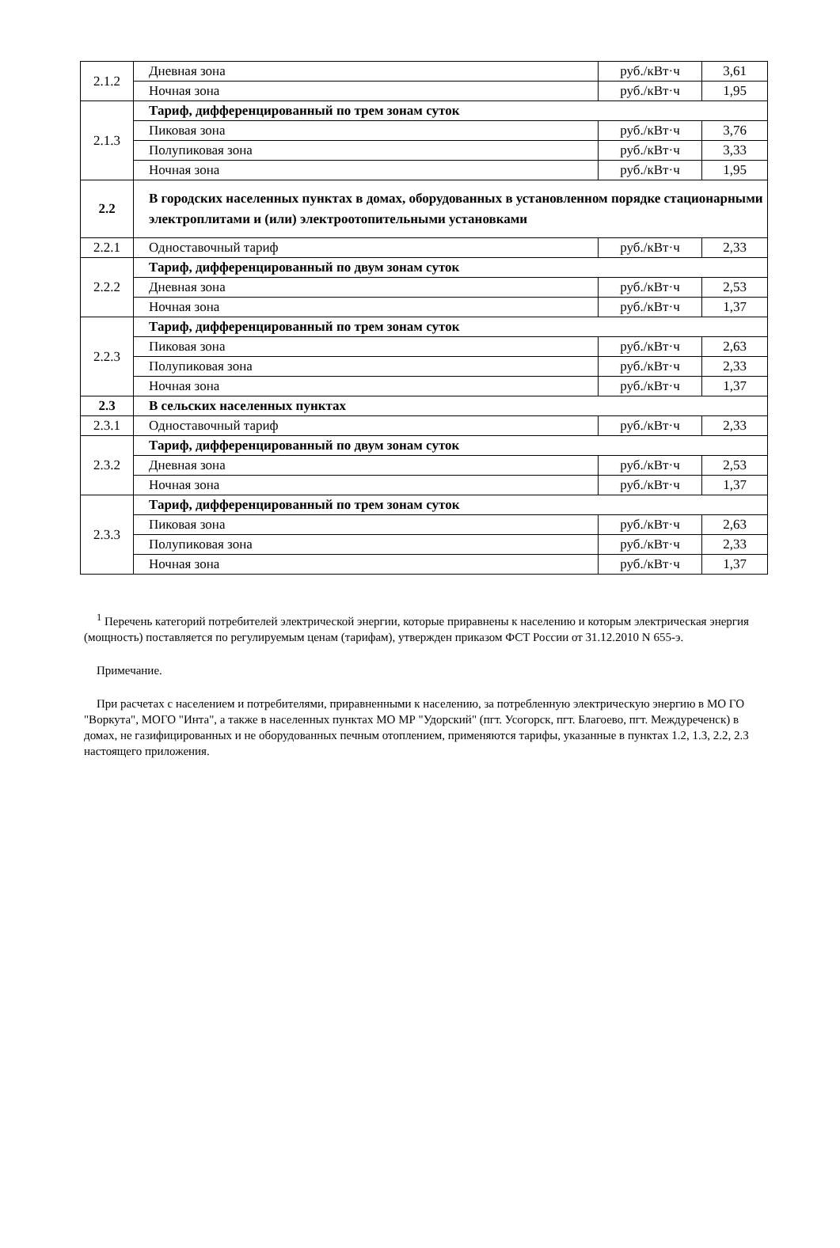| 2.1.2 | Дневная зона | руб./кВт·ч | 3,61 |
| | Ночная зона | руб./кВт·ч | 1,95 |
| 2.1.3 | Тариф, дифференцированный по трем зонам суток | | |
| | Пиковая зона | руб./кВт·ч | 3,76 |
| | Полупиковая зона | руб./кВт·ч | 3,33 |
| | Ночная зона | руб./кВт·ч | 1,95 |
| 2.2 | В городских населенных пунктах в домах, оборудованных в установленном порядке стационарными электроплитами и (или) электроотопительными установками | | |
| 2.2.1 | Одноставочный тариф | руб./кВт·ч | 2,33 |
| 2.2.2 | Тариф, дифференцированный по двум зонам суток | | |
| | Дневная зона | руб./кВт·ч | 2,53 |
| | Ночная зона | руб./кВт·ч | 1,37 |
| 2.2.3 | Тариф, дифференцированный по трем зонам суток | | |
| | Пиковая зона | руб./кВт·ч | 2,63 |
| | Полупиковая зона | руб./кВт·ч | 2,33 |
| | Ночная зона | руб./кВт·ч | 1,37 |
| 2.3 | В сельских населенных пунктах | | |
| 2.3.1 | Одноставочный тариф | руб./кВт·ч | 2,33 |
| 2.3.2 | Тариф, дифференцированный по двум зонам суток | | |
| | Дневная зона | руб./кВт·ч | 2,53 |
| | Ночная зона | руб./кВт·ч | 1,37 |
| 2.3.3 | Тариф, дифференцированный по трем зонам суток | | |
| | Пиковая зона | руб./кВт·ч | 2,63 |
| | Полупиковая зона | руб./кВт·ч | 2,33 |
| | Ночная зона | руб./кВт·ч | 1,37 |
<sup>1</sup> Перечень категорий потребителей электрической энергии, которые приравнены к населению и которым электрическая энергия (мощность) поставляется по регулируемым ценам (тарифам), утвержден приказом ФСТ России от 31.12.2010 N 655-э.
Примечание.
При расчетах с населением и потребителями, приравненными к населению, за потребленную электрическую энергию в МО ГО "Воркута", МОГО "Инта", а также в населенных пунктах МО МР "Удорский" (пгт. Усогорск, пгт. Благоево, пгт. Междуреченск) в домах, не газифицированных и не оборудованных печным отоплением, применяются тарифы, указанные в пунктах 1.2, 1.3, 2.2, 2.3 настоящего приложения.